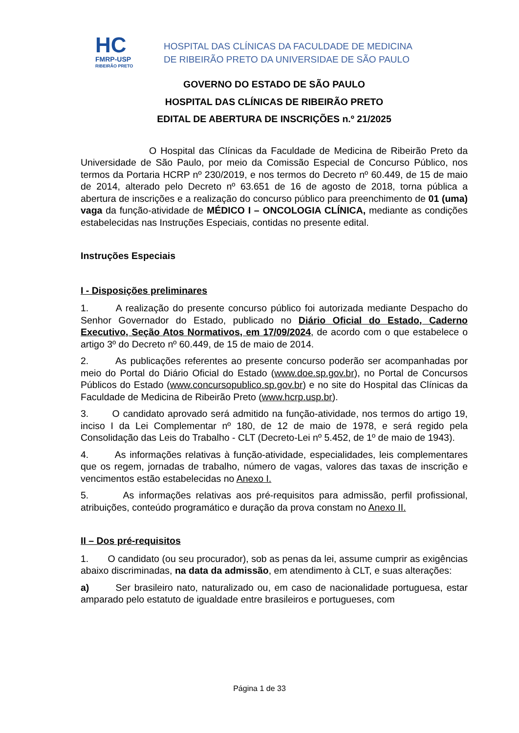HC
FMRP-USP
RIBEIRÃO PRETO
HOSPITAL DAS CLÍNICAS DA FACULDADE DE MEDICINA
DE RIBEIRÃO PRETO DA UNIVERSIDAE DE SÃO PAULO
GOVERNO DO ESTADO DE SÃO PAULO
HOSPITAL DAS CLÍNICAS DE RIBEIRÃO PRETO
EDITAL DE ABERTURA DE INSCRIÇÕES n.º 21/2025
O Hospital das Clínicas da Faculdade de Medicina de Ribeirão Preto da Universidade de São Paulo, por meio da Comissão Especial de Concurso Público, nos termos da Portaria HCRP nº 230/2019, e nos termos do Decreto nº 60.449, de 15 de maio de 2014, alterado pelo Decreto nº 63.651 de 16 de agosto de 2018, torna pública a abertura de inscrições e a realização do concurso público para preenchimento de 01 (uma) vaga da função-atividade de MÉDICO I – ONCOLOGIA CLÍNICA, mediante as condições estabelecidas nas Instruções Especiais, contidas no presente edital.
Instruções Especiais
I - Disposições preliminares
1. A realização do presente concurso público foi autorizada mediante Despacho do Senhor Governador do Estado, publicado no Diário Oficial do Estado, Caderno Executivo, Seção Atos Normativos, em 17/09/2024, de acordo com o que estabelece o artigo 3º do Decreto nº 60.449, de 15 de maio de 2014.
2. As publicações referentes ao presente concurso poderão ser acompanhadas por meio do Portal do Diário Oficial do Estado (www.doe.sp.gov.br), no Portal de Concursos Públicos do Estado (www.concursopublico.sp.gov.br) e no site do Hospital das Clínicas da Faculdade de Medicina de Ribeirão Preto (www.hcrp.usp.br).
3. O candidato aprovado será admitido na função-atividade, nos termos do artigo 19, inciso I da Lei Complementar nº 180, de 12 de maio de 1978, e será regido pela Consolidação das Leis do Trabalho - CLT (Decreto-Lei nº 5.452, de 1º de maio de 1943).
4. As informações relativas à função-atividade, especialidades, leis complementares que os regem, jornadas de trabalho, número de vagas, valores das taxas de inscrição e vencimentos estão estabelecidas no Anexo I.
5. As informações relativas aos pré-requisitos para admissão, perfil profissional, atribuições, conteúdo programático e duração da prova constam no Anexo II.
II – Dos pré-requisitos
1. O candidato (ou seu procurador), sob as penas da lei, assume cumprir as exigências abaixo discriminadas, na data da admissão, em atendimento à CLT, e suas alterações:
a) Ser brasileiro nato, naturalizado ou, em caso de nacionalidade portuguesa, estar amparado pelo estatuto de igualdade entre brasileiros e portugueses, com
Página 1 de 33